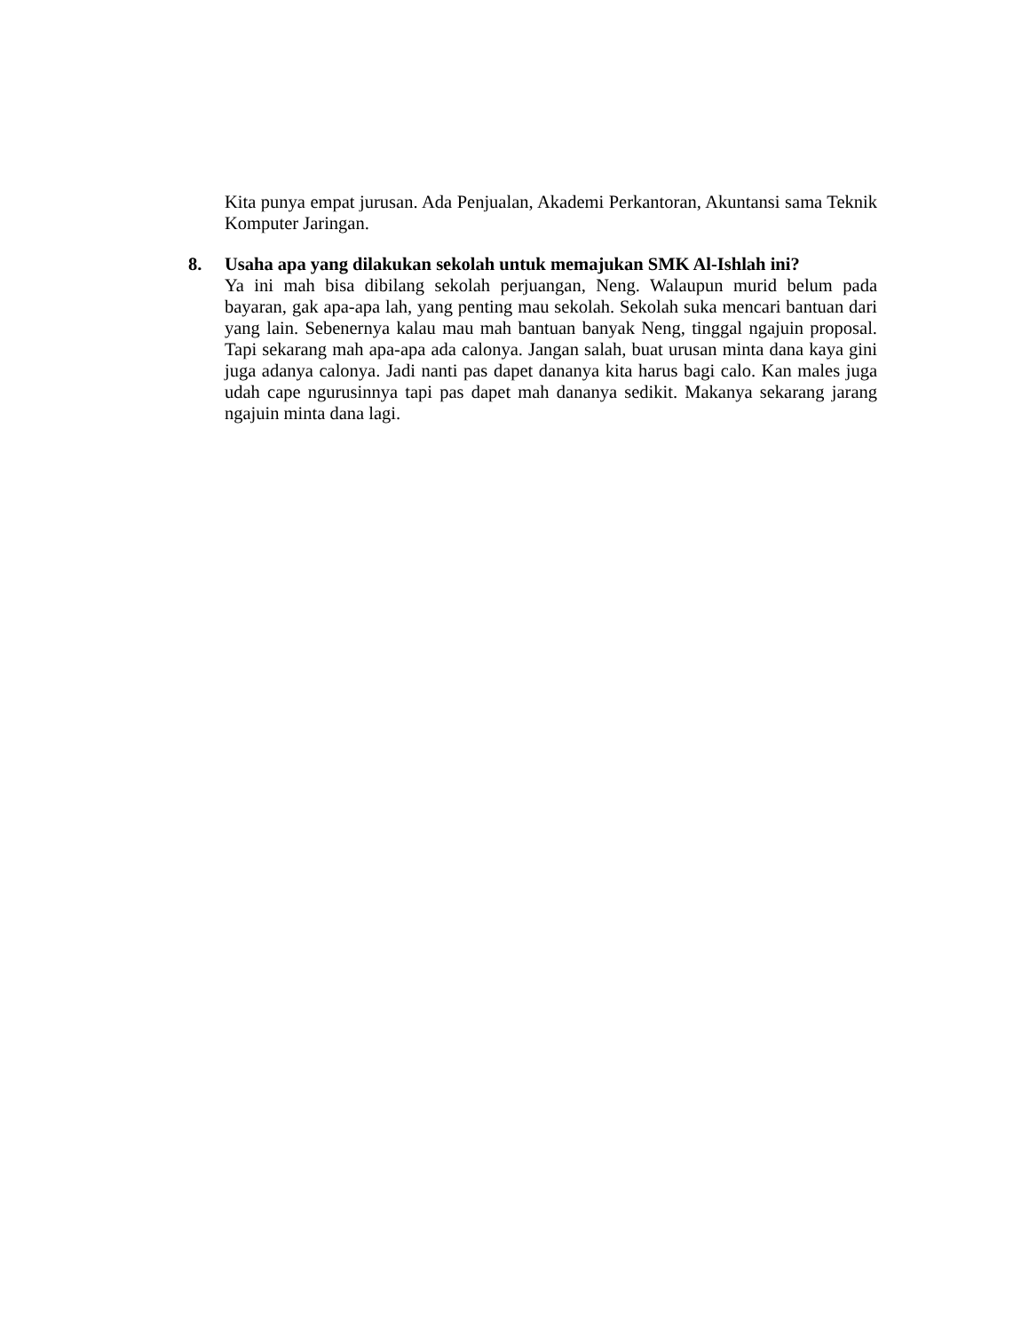Kita punya empat jurusan. Ada Penjualan, Akademi Perkantoran, Akuntansi sama Teknik Komputer Jaringan.
8. Usaha apa yang dilakukan sekolah untuk memajukan SMK Al-Ishlah ini?
Ya ini mah bisa dibilang sekolah perjuangan, Neng. Walaupun murid belum pada bayaran, gak apa-apa lah, yang penting mau sekolah. Sekolah suka mencari bantuan dari yang lain. Sebenernya kalau mau mah bantuan banyak Neng, tinggal ngajuin proposal. Tapi sekarang mah apa-apa ada calonya. Jangan salah, buat urusan minta dana kaya gini juga adanya calonya. Jadi nanti pas dapet dananya kita harus bagi calo. Kan males juga udah cape ngurusinnya tapi pas dapet mah dananya sedikit. Makanya sekarang jarang ngajuin minta dana lagi.